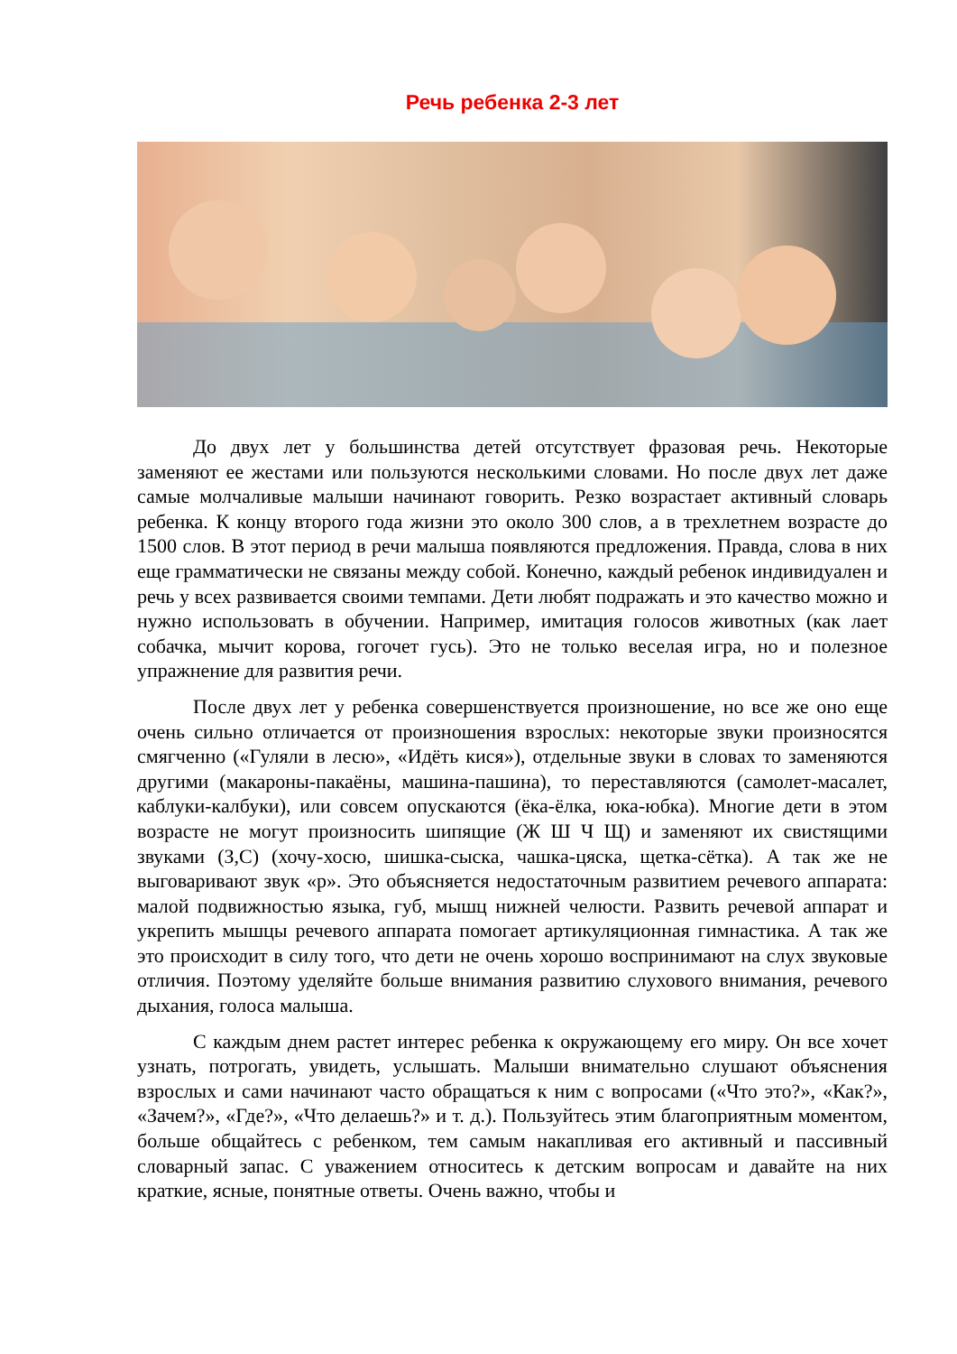Речь ребенка 2-3 лет
До двух лет у большинства детей отсутствует фразовая речь. Некоторые заменяют ее жестами или пользуются несколькими словами. Но после двух лет даже самые молчаливые малыши начинают говорить. Резко возрастает активный словарь ребенка. К концу второго года жизни это около 300 слов, а в трехлетнем возрасте до 1500 слов. В этот период в речи малыша появляются предложения. Правда, слова в них еще грамматически не связаны между собой. Конечно, каждый ребенок индивидуален и речь у всех развивается своими темпами. Дети любят подражать и это качество можно и нужно использовать в обучении. Например, имитация голосов животных (как лает собачка, мычит корова, гогочет гусь). Это не только веселая игра, но и полезное упражнение для развития речи.
После двух лет у ребенка совершенствуется произношение, но все же оно еще очень сильно отличается от произношения взрослых: некоторые звуки произносятся смягченно («Гуляли в лесю», «Идёть кися»), отдельные звуки в словах то заменяются другими (макароны-пакаёны, машина-пашина), то переставляются (самолет-масалет, каблуки-калбуки), или совсем опускаются (ёка-ёлка, юка-юбка). Многие дети в этом возрасте не могут произносить шипящие (Ж Ш Ч Щ) и заменяют их свистящими звуками (З,С) (хочу-хосю, шишка-сыска, чашка-цяска, щетка-сётка). А так же не выговаривают звук «р». Это объясняется недостаточным развитием речевого аппарата: малой подвижностью языка, губ, мышц нижней челюсти. Развить речевой аппарат и укрепить мышцы речевого аппарата помогает артикуляционная гимнастика. А так же это происходит в силу того, что дети не очень хорошо воспринимают на слух звуковые отличия. Поэтому уделяйте больше внимания развитию слухового внимания, речевого дыхания, голоса малыша.
С каждым днем растет интерес ребенка к окружающему его миру. Он все хочет узнать, потрогать, увидеть, услышать. Малыши внимательно слушают объяснения взрослых и сами начинают часто обращаться к ним с вопросами («Что это?», «Как?», «Зачем?», «Где?», «Что делаешь?» и т. д.). Пользуйтесь этим благоприятным моментом, больше общайтесь с ребенком, тем самым накапливая его активный и пассивный словарный запас. С уважением относитесь к детским вопросам и давайте на них краткие, ясные, понятные ответы. Очень важно, чтобы и